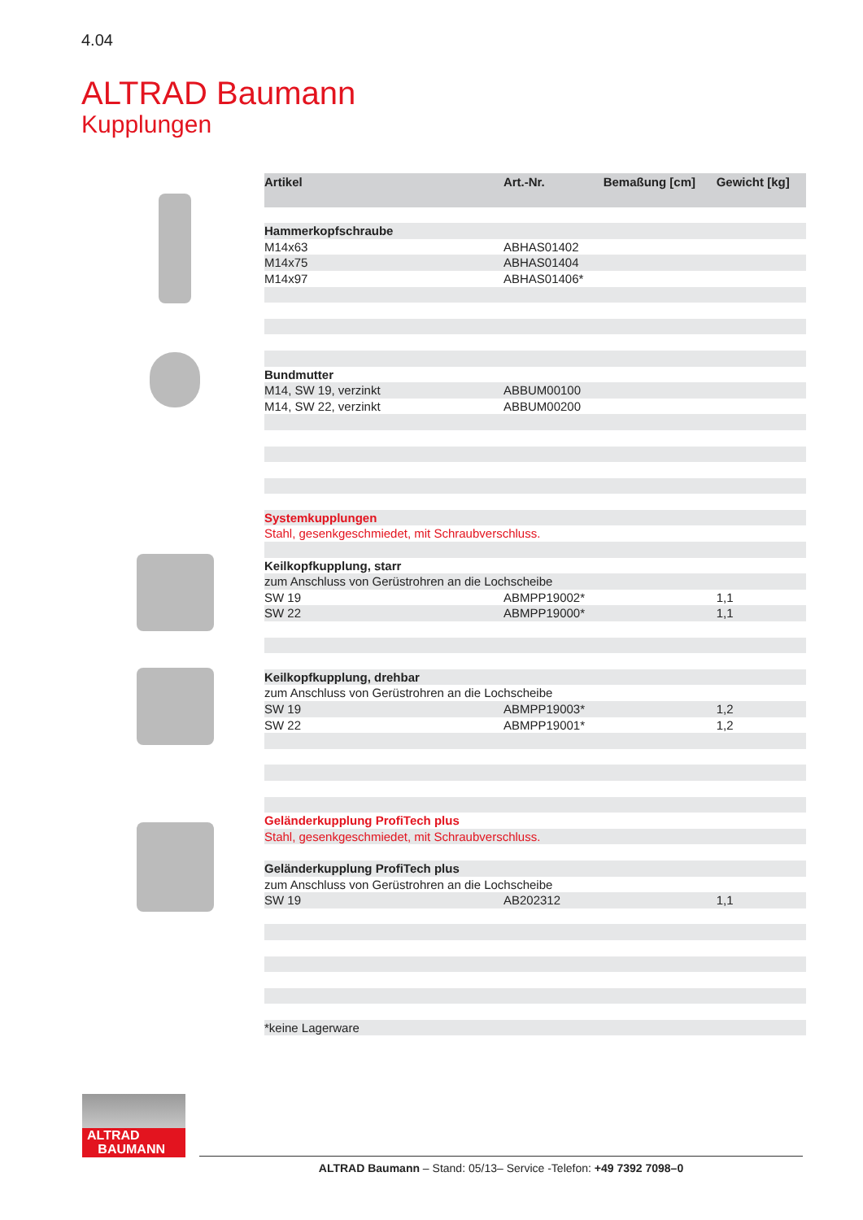4.04
ALTRAD Baumann
Kupplungen
| Artikel | Art.-Nr. | Bemaßung [cm] | Gewicht [kg] |
| --- | --- | --- | --- |
| Hammerkopfschraube | | | |
| M14x63 | ABHAS01402 | | |
| M14x75 | ABHAS01404 | | |
| M14x97 | ABHAS01406* | | |
| Bundmutter | | | |
| M14, SW 19, verzinkt | ABBUM00100 | | |
| M14, SW 22, verzinkt | ABBUM00200 | | |
| Systemkupplungen | | | |
| Stahl, gesenkgeschmiedet, mit Schraubverschluss. | | | |
| Keilkopfkupplung, starr | | | |
| zum Anschluss von Gerüstrohren an die Lochscheibe | | | |
| SW 19 | ABMPP19002* | | 1,1 |
| SW 22 | ABMPP19000* | | 1,1 |
| Keilkopfkupplung, drehbar | | | |
| zum Anschluss von Gerüstrohren an die Lochscheibe | | | |
| SW 19 | ABMPP19003* | | 1,2 |
| SW 22 | ABMPP19001* | | 1,2 |
| Geländerkupplung ProfiTech plus | | | |
| Stahl, gesenkgeschmiedet, mit Schraubverschluss. | | | |
| Geländerkupplung ProfiTech plus | | | |
| zum Anschluss von Gerüstrohren an die Lochscheibe | | | |
| SW 19 | AB202312 | | 1,1 |
| *keine Lagerware | | | |
ALTRAD
BAUMANN
ALTRAD Baumann – Stand: 05/13– Service -Telefon: +49 7392 7098–0